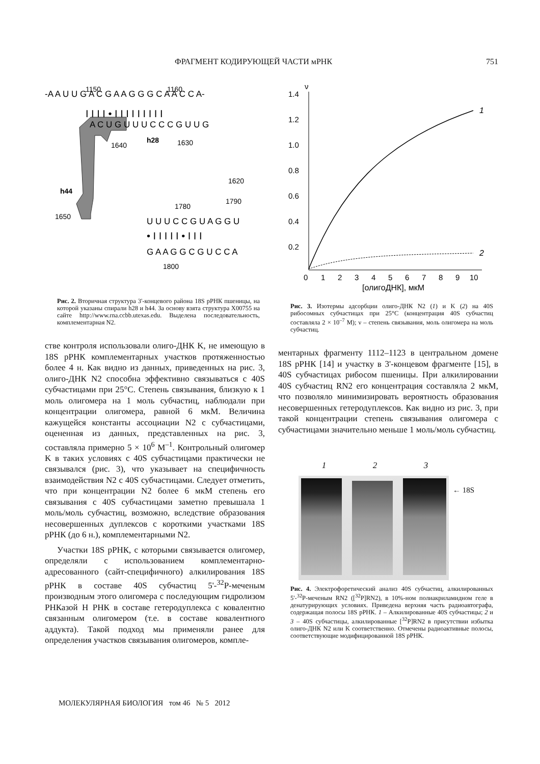ФРАГМЕНТ КОДИРУЮЩЕЙ ЧАСТИ мРНК 751
-A A U U G A C G A A G G G C A A C C A-
I I I I • I I I I I I I I I
A C U G U U U C C C G U U G
h28
1640
1630
1620
h44
1650
1780
1790
U U U C C G U A G G U
• I I I I I • I I I
G A A G G C G U C C A
1800
1150
1160
Рис. 2. Вторичная структура 3'-концевого района 18S рРНК пшеницы, на которой указаны спирали h28 и h44. За основу взята структура X00755 на сайте http://www.rna.ccbb.utexas.edu. Выделена последовательность, комплементарная N2.
стве контроля использовали олиго-ДНК K, не имеющую в 18S рРНК комплементарных участков протяженностью более 4 н. Как видно из данных, приведенных на рис. 3, олиго-ДНК N2 способна эффективно связываться с 40S субчастицами при 25°C. Степень связывания, близкую к 1 моль олигомера на 1 моль субчастиц, наблюдали при концентрации олигомера, равной 6 мкМ. Величина кажущейся константы ассоциации N2 с субчастицами, оцененная из данных, представленных на рис. 3, составляла примерно 5 × 10<sup>6</sup> M<sup>–1</sup>. Контрольный олигомер K в таких условиях с 40S субчастицами практически не связывался (рис. 3), что указывает на специфичность взаимодействия N2 с 40S субчастицами. Следует отметить, что при концентрации N2 более 6 мкМ степень его связывания с 40S субчастицами заметно превышала 1 моль/моль субчастиц, возможно, вследствие образования несовершенных дуплексов с короткими участками 18S рРНК (до 6 н.), комплементарными N2.
Участки 18S рРНК, с которыми связывается олигомер, определяли с использованием комплементарно-адресованного (сайт-специфичного) алкилирования 18S рРНК в составе 40S субчастиц 5'-<sup>32</sup>P-меченым производным этого олигомера с последующим гидролизом РНКазой Н РНК в составе гетеродуплекса с ковалентно связанным олигомером (т.е. в составе ковалентного аддукта). Такой подход мы применяли ранее для определения участков связывания олигомеров, компле-
ν
1.4
1.2
1.0
0.8
0.6
0.4
0.2
0
1
2
3
4
5
6
7
8
9
10
[олигоДНК], мкМ
1
2
Рис. 3. Изотермы адсорбции олиго-ДНК N2 (1) и K (2) на 40S рибосомных субчастицах при 25°C (концентрация 40S субчастиц составляла 2 × 10<sup>–7</sup> M); ν – степень связывания, моль олигомера на моль субчастиц.
ментарных фрагменту 1112–1123 в центральном домене 18S рРНК [14] и участку в 3'-концевом фрагменте [15], в 40S субчастицах рибосом пшеницы. При алкилировании 40S субчастиц RN2 его концентрация составляла 2 мкМ, что позволяло минимизировать вероятность образования несовершенных гетеродуплексов. Как видно из рис. 3, при такой концентрации степень связывания олигомера с субчастицами значительно меньше 1 моль/моль субчастиц.
1 2 3
← 18S
Рис. 4. Электрофоретический анализ 40S субчастиц, алкилированных 5'-<sup>32</sup>P-меченым RN2 ([<sup>32</sup>P]RN2), в 10%-ном полиакриламидном геле в денатурирующих условиях. Приведена верхняя часть радиоавтографа, содержащая полосы 18S рРНК. 1 – Алкилированные 40S субчастицы; 2 и 3 – 40S субчастицы, алкилированные [<sup>32</sup>P]RN2 в присутствии избытка олиго-ДНК N2 или K соответственно. Отмечены радиоактивные полосы, соответствующие модифицированной 18S рРНК.
МОЛЕКУЛЯРНАЯ БИОЛОГИЯ том 46 № 5 2012